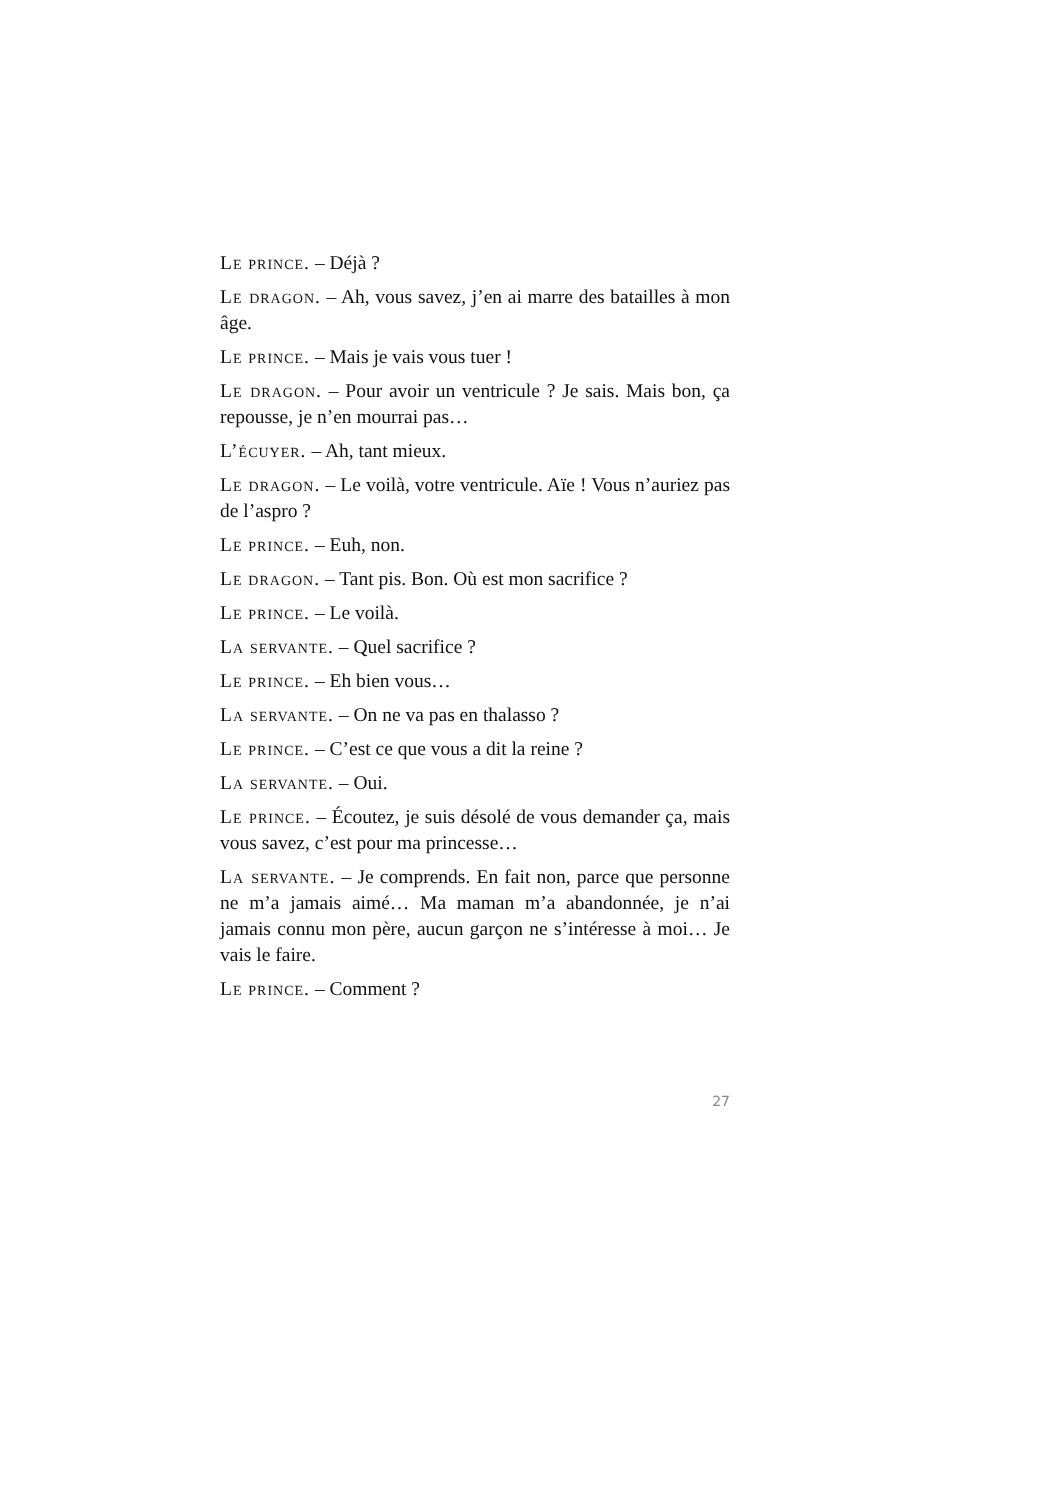Le prince. – Déjà ?
Le dragon. – Ah, vous savez, j’en ai marre des batailles à mon âge.
Le prince. – Mais je vais vous tuer !
Le dragon. – Pour avoir un ventricule ? Je sais. Mais bon, ça repousse, je n’en mourrai pas…
L’écuyer. – Ah, tant mieux.
Le dragon. – Le voilà, votre ventricule. Aïe ! Vous n’auriez pas de l’aspro ?
Le prince. – Euh, non.
Le dragon. – Tant pis. Bon. Où est mon sacrifice ?
Le prince. – Le voilà.
La servante. – Quel sacrifice ?
Le prince. – Eh bien vous…
La servante. – On ne va pas en thalasso ?
Le prince. – C’est ce que vous a dit la reine ?
La servante. – Oui.
Le prince. – Écoutez, je suis désolé de vous demander ça, mais vous savez, c’est pour ma princesse…
La servante. – Je comprends. En fait non, parce que personne ne m’a jamais aimé… Ma maman m’a abandonnée, je n’ai jamais connu mon père, aucun garçon ne s’intéresse à moi… Je vais le faire.
Le prince. – Comment ?
27